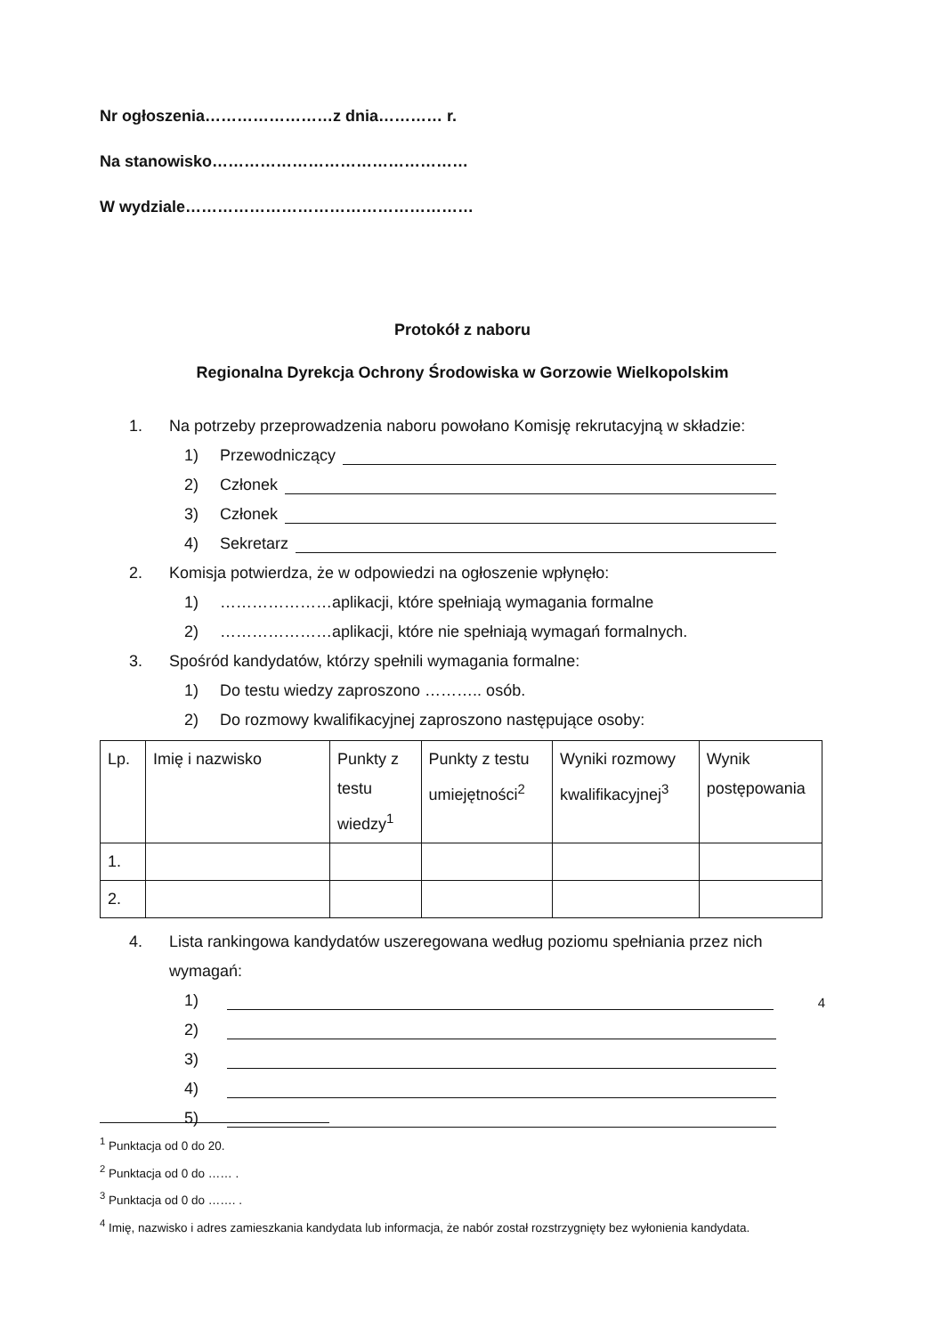Nr ogłoszenia……………………z dnia………… r.
Na stanowisko…………………………………………
W wydziale………………………………………………
Protokół z naboru
Regionalna Dyrekcja Ochrony Środowiska w Gorzowie Wielkopolskim
1. Na potrzeby przeprowadzenia naboru powołano Komisję rekrutacyjną w składzie:
1) Przewodniczący
2) Członek
3) Członek
4) Sekretarz
2. Komisja potwierdza, że w odpowiedzi na ogłoszenie wpłynęło:
1) …………………aplikacji, które spełniają wymagania formalne
2) …………………aplikacji, które nie spełniają wymagań formalnych.
3. Spośród kandydatów, którzy spełnili wymagania formalne:
1) Do testu wiedzy zaproszono ……….. osób.
2) Do rozmowy kwalifikacyjnej zaproszono następujące osoby:
| Lp. | Imię i nazwisko | Punkty z testu wiedzy<sup>1</sup> | Punkty z testu umiejętności<sup>2</sup> | Wyniki rozmowy kwalifikacyjnej<sup>3</sup> | Wynik postępowania |
| --- | --- | --- | --- | --- | --- |
| 1. | | | | | |
| 2. | | | | | |
4. Lista rankingowa kandydatów uszeregowana według poziomu spełniania przez nich
wymagań:
1)<sup>4</sup>
2)
3)
4)
5)
<sup>1</sup> Punktacja od 0 do 20.
<sup>2</sup> Punktacja od 0 do …… .
<sup>3</sup> Punktacja od 0 do ……. .
<sup>4</sup> Imię, nazwisko i adres zamieszkania kandydata lub informacja, że nabór został rozstrzygnięty bez wyłonienia kandydata.